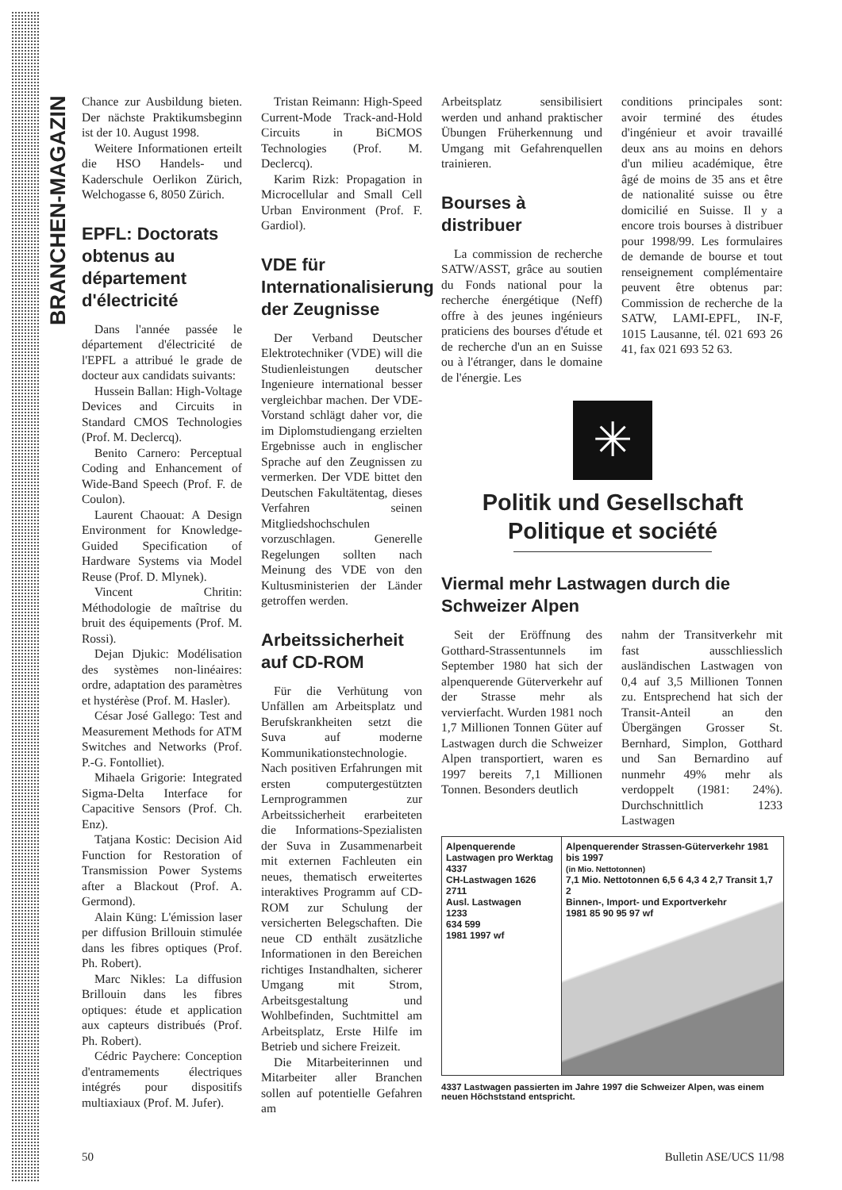BRANCHEN-MAGAZIN
Chance zur Ausbildung bieten. Der nächste Praktikumsbeginn ist der 10. August 1998.
Weitere Informationen erteilt die HSO Handels- und Kaderschule Oerlikon Zürich, Welchogasse 6, 8050 Zürich.
EPFL: Doctorats obtenus au département d'électricité
Dans l'année passée le département d'électricité de l'EPFL a attribué le grade de docteur aux candidats suivants:
Hussein Ballan: High-Voltage Devices and Circuits in Standard CMOS Technologies (Prof. M. Declercq).
Benito Carnero: Perceptual Coding and Enhancement of Wide-Band Speech (Prof. F. de Coulon).
Laurent Chaouat: A Design Environment for Knowledge-Guided Specification of Hardware Systems via Model Reuse (Prof. D. Mlynek).
Vincent Chritin: Méthodologie de maîtrise du bruit des équipements (Prof. M. Rossi).
Dejan Djukic: Modélisation des systèmes non-linéaires: ordre, adaptation des paramètres et hystérèse (Prof. M. Hasler).
César José Gallego: Test and Measurement Methods for ATM Switches and Networks (Prof. P.-G. Fontolliet).
Mihaela Grigorie: Integrated Sigma-Delta Interface for Capacitive Sensors (Prof. Ch. Enz).
Tatjana Kostic: Decision Aid Function for Restoration of Transmission Power Systems after a Blackout (Prof. A. Germond).
Alain Küng: L'émission laser per diffusion Brillouin stimulée dans les fibres optiques (Prof. Ph. Robert).
Marc Nikles: La diffusion Brillouin dans les fibres optiques: étude et application aux capteurs distribués (Prof. Ph. Robert).
Cédric Paychere: Conception d'entramements électriques intégrés pour dispositifs multiaxiaux (Prof. M. Jufer).
Tristan Reimann: High-Speed Current-Mode Track-and-Hold Circuits in BiCMOS Technologies (Prof. M. Declercq).
Karim Rizk: Propagation in Microcellular and Small Cell Urban Environment (Prof. F. Gardiol).
VDE für Internationalisierung der Zeugnisse
Der Verband Deutscher Elektrotechniker (VDE) will die Studienleistungen deutscher Ingenieure international besser vergleichbar machen. Der VDE-Vorstand schlägt daher vor, die im Diplomstudiengang erzielten Ergebnisse auch in englischer Sprache auf den Zeugnissen zu vermerken. Der VDE bittet den Deutschen Fakultätentag, dieses Verfahren seinen Mitgliedshochschulen vorzuschlagen. Generelle Regelungen sollten nach Meinung des VDE von den Kultusministerien der Länder getroffen werden.
Arbeitssicherheit auf CD-ROM
Für die Verhütung von Unfällen am Arbeitsplatz und Berufskrankheiten setzt die Suva auf moderne Kommunikationstechnologie. Nach positiven Erfahrungen mit ersten computergestützten Lernprogrammen zur Arbeitssicherheit erarbeiteten die Informations-Spezialisten der Suva in Zusammenarbeit mit externen Fachleuten ein neues, thematisch erweitertes interaktives Programm auf CD-ROM zur Schulung der versicherten Belegschaften. Die neue CD enthält zusätzliche Informationen in den Bereichen richtiges Instandhalten, sicherer Umgang mit Strom, Arbeitsgestaltung und Wohlbefinden, Suchtmittel am Arbeitsplatz, Erste Hilfe im Betrieb und sichere Freizeit.
Die Mitarbeiterinnen und Mitarbeiter aller Branchen sollen auf potentielle Gefahren am
Arbeitsplatz sensibilisiert werden und anhand praktischer Übungen Früherkennung und Umgang mit Gefahrenquellen trainieren.
Bourses à distribuer
La commission de recherche SATW/ASST, grâce au soutien du Fonds national pour la recherche énergétique (Neff) offre à des jeunes ingénieurs praticiens des bourses d'étude et de recherche d'un an en Suisse ou à l'étranger, dans le domaine de l'énergie. Les
conditions principales sont: avoir terminé des études d'ingénieur et avoir travaillé deux ans au moins en dehors d'un milieu académique, être âgé de moins de 35 ans et être de nationalité suisse ou être domicilié en Suisse. Il y a encore trois bourses à distribuer pour 1998/99. Les formulaires de demande de bourse et tout renseignement complémentaire peuvent être obtenus par: Commission de recherche de la SATW, LAMI-EPFL, IN-F, 1015 Lausanne, tél. 021 693 26 41, fax 021 693 52 63.
✳
Politik und Gesellschaft
Politique et société
Viermal mehr Lastwagen durch die Schweizer Alpen
Seit der Eröffnung des Gotthard-Strassentunnels im September 1980 hat sich der alpenquerende Güterverkehr auf der Strasse mehr als vervierfacht. Wurden 1981 noch 1,7 Millionen Tonnen Güter auf Lastwagen durch die Schweizer Alpen transportiert, waren es 1997 bereits 7,1 Millionen Tonnen. Besonders deutlich
nahm der Transitverkehr mit fast ausschliesslich ausländischen Lastwagen von 0,4 auf 3,5 Millionen Tonnen zu. Entsprechend hat sich der Transit-Anteil an den Übergängen Grosser St. Bernhard, Simplon, Gotthard und San Bernardino auf nunmehr 49% mehr als verdoppelt (1981: 24%). Durchschnittlich 1233 Lastwagen
Alpenquerende Lastwagen pro Werktag
4337
CH-Lastwagen 1626 2711
Ausl. Lastwagen
1233
634 599
1981 1997 wf
Alpenquerender Strassen-Güterverkehr 1981 bis 1997
(in Mio. Nettotonnen)
7,1 Mio. Nettotonnen 6,5 6 4,3 4 2,7 Transit 1,7 2
Binnen-, Import- und Exportverkehr
1981 85 90 95 97 wf
4337 Lastwagen passierten im Jahre 1997 die Schweizer Alpen, was einem neuen Höchststand entspricht.
50 Bulletin ASE/UCS 11/98